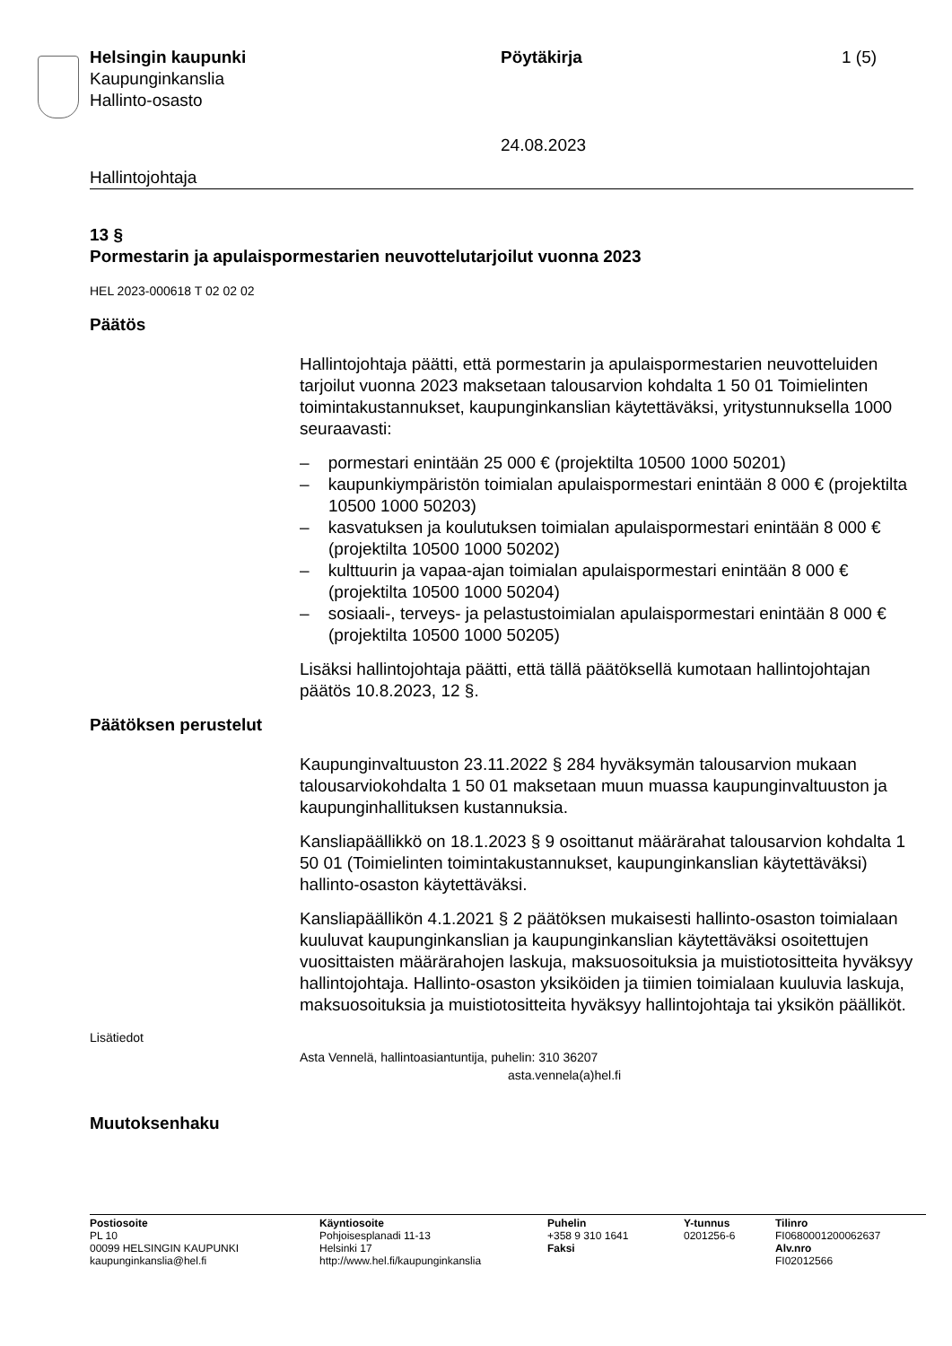Helsingin kaupunki
Kaupunginkanslia
Hallinto-osasto
Pöytäkirja
24.08.2023
1 (5)
Hallintojohtaja
13 §
Pormestarin ja apulaispormestarien neuvottelutarjoilut vuonna 2023
HEL 2023-000618 T 02 02 02
Päätös
Hallintojohtaja päätti, että pormestarin ja apulaispormestarien neuvotteluiden tarjoilut vuonna 2023 maksetaan talousarvion kohdalta 1 50 01 Toimielinten toimintakustannukset, kaupunginkanslian käytettäväksi, yritystunnuksella 1000 seuraavasti:
– pormestari enintään 25 000 € (projektilta 10500 1000 50201)
– kaupunkiympäristön toimialan apulaispormestari enintään 8 000 € (projektilta 10500 1000 50203)
– kasvatuksen ja koulutuksen toimialan apulaispormestari enintään 8 000 € (projektilta 10500 1000 50202)
– kulttuurin ja vapaa-ajan toimialan apulaispormestari enintään 8 000 € (projektilta 10500 1000 50204)
– sosiaali-, terveys- ja pelastustoimialan apulaispormestari enintään 8 000 € (projektilta 10500 1000 50205)
Lisäksi hallintojohtaja päätti, että tällä päätöksellä kumotaan hallintojohtajan päätös 10.8.2023, 12 §.
Päätöksen perustelut
Kaupunginvaltuuston 23.11.2022 § 284 hyväksymän talousarvion mukaan talousarviokohdalta 1 50 01 maksetaan muun muassa kaupunginvaltuuston ja kaupunginhallituksen kustannuksia.
Kansliapäällikkö on 18.1.2023 § 9 osoittanut määrärahat talousarvion kohdalta 1 50 01 (Toimielinten toimintakustannukset, kaupunginkanslian käytettäväksi) hallinto-osaston käytettäväksi.
Kansliapäällikön 4.1.2021 § 2 päätöksen mukaisesti hallinto-osaston toimialaan kuuluvat kaupunginkanslian ja kaupunginkanslian käytettäväksi osoitettujen vuosittaisten määrärahojen laskuja, maksuosoituksia ja muistiotositteita hyväksyy hallintojohtaja. Hallinto-osaston yksiköiden ja tiimien toimialaan kuuluvia laskuja, maksuosoituksia ja muistiotositteita hyväksyy hallintojohtaja tai yksikön päälliköt.
Lisätiedot
Asta Vennelä, hallintoasiantuntija, puhelin: 310 36207
asta.vennela(a)hel.fi
Muutoksenhaku
Postiosoite
PL 10
00099 HELSINGIN KAUPUNKI
kaupunginkanslia@hel.fi
Käyntiosoite
Pohjoisesplanadi 11-13
Helsinki 17
http://www.hel.fi/kaupunginkanslia
Puhelin
+358 9 310 1641
Faksi
Y-tunnus
0201256-6
Tilinro
FI0680001200062637
Alv.nro
FI02012566